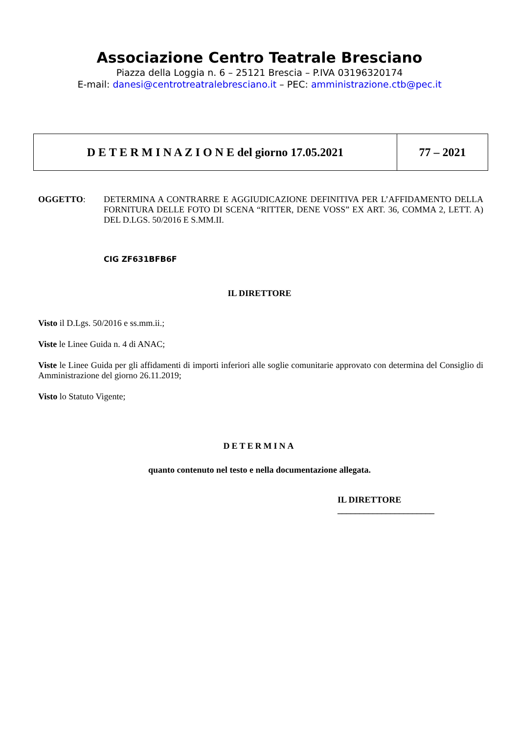Associazione Centro Teatrale Bresciano
Piazza della Loggia n. 6 – 25121 Brescia – P.IVA 03196320174
E-mail: danesi@centrotreatralebresciano.it – PEC: amministrazione.ctb@pec.it
| D E T E R M I N A Z I O N E del giorno 17.05.2021 | 77 – 2021 |
OGGETTO: DETERMINA A CONTRARRE E AGGIUDICAZIONE DEFINITIVA PER L’AFFIDAMENTO DELLA FORNITURA DELLE FOTO DI SCENA “RITTER, DENE VOSS” EX ART. 36, COMMA 2, LETT. A) DEL D.LGS. 50/2016 E S.MM.II.
CIG ZF631BFB6F
IL DIRETTORE
Visto il D.Lgs. 50/2016 e ss.mm.ii.;
Viste le Linee Guida n. 4 di ANAC;
Viste le Linee Guida per gli affidamenti di importi inferiori alle soglie comunitarie approvato con determina del Consiglio di Amministrazione del giorno 26.11.2019;
Visto lo Statuto Vigente;
DETERMINA
quanto contenuto nel testo e nella documentazione allegata.
IL DIRETTORE
______________________